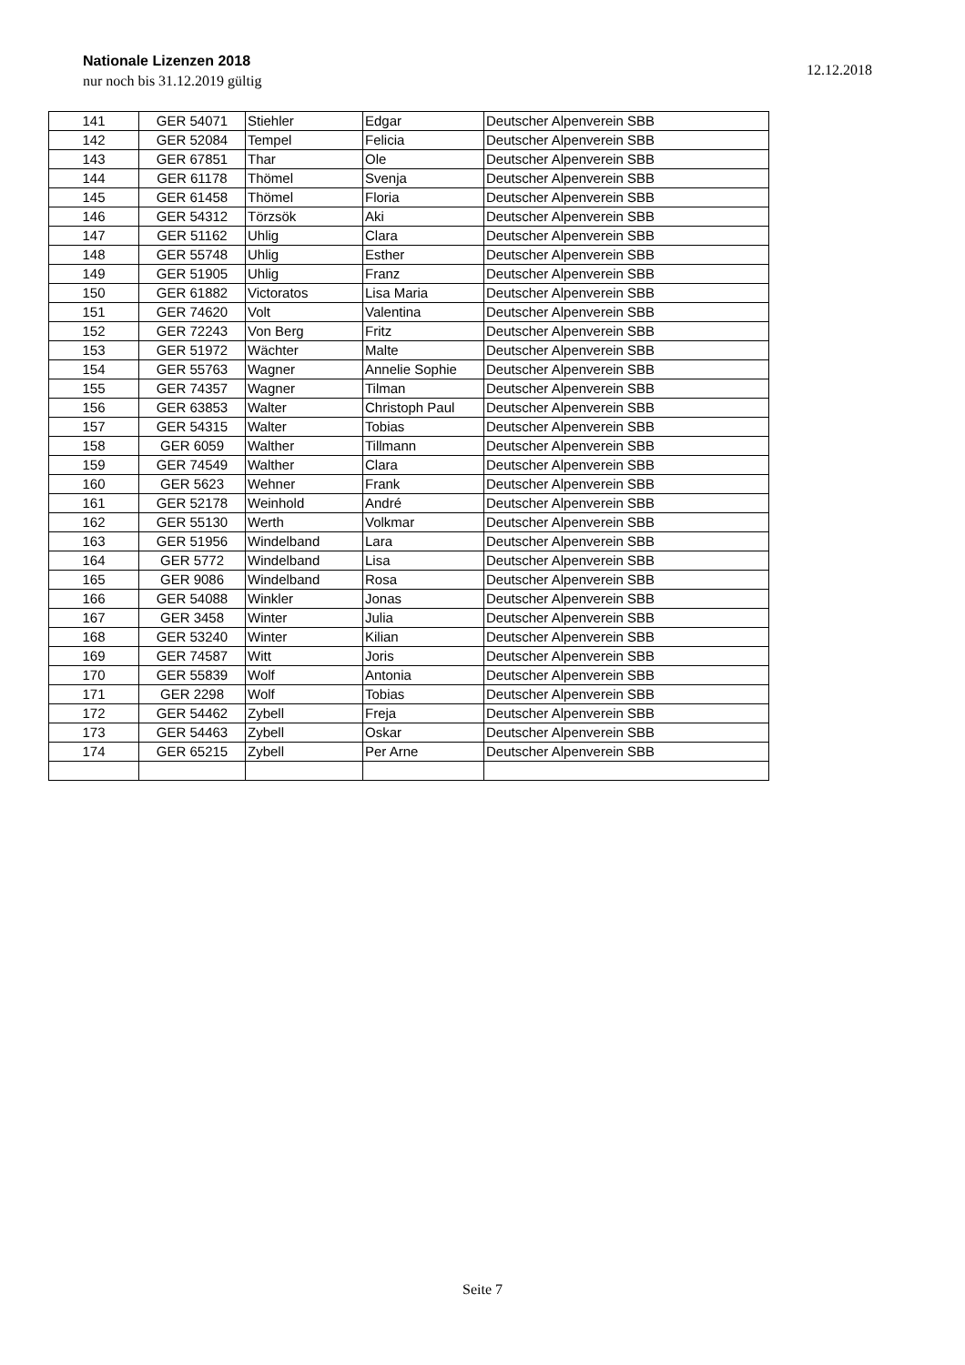Nationale Lizenzen 2018
nur noch bis 31.12.2019 gültig
12.12.2018
| 141 | GER 54071 | Stiehler | Edgar | Deutscher Alpenverein SBB |
| 142 | GER 52084 | Tempel | Felicia | Deutscher Alpenverein SBB |
| 143 | GER 67851 | Thar | Ole | Deutscher Alpenverein SBB |
| 144 | GER 61178 | Thömel | Svenja | Deutscher Alpenverein SBB |
| 145 | GER 61458 | Thömel | Floria | Deutscher Alpenverein SBB |
| 146 | GER 54312 | Törzsök | Aki | Deutscher Alpenverein SBB |
| 147 | GER 51162 | Uhlig | Clara | Deutscher Alpenverein SBB |
| 148 | GER 55748 | Uhlig | Esther | Deutscher Alpenverein SBB |
| 149 | GER 51905 | Uhlig | Franz | Deutscher Alpenverein SBB |
| 150 | GER 61882 | Victoratos | Lisa Maria | Deutscher Alpenverein SBB |
| 151 | GER 74620 | Volt | Valentina | Deutscher Alpenverein SBB |
| 152 | GER 72243 | Von Berg | Fritz | Deutscher Alpenverein SBB |
| 153 | GER 51972 | Wächter | Malte | Deutscher Alpenverein SBB |
| 154 | GER 55763 | Wagner | Annelie Sophie | Deutscher Alpenverein SBB |
| 155 | GER 74357 | Wagner | Tilman | Deutscher Alpenverein SBB |
| 156 | GER 63853 | Walter | Christoph Paul | Deutscher Alpenverein SBB |
| 157 | GER 54315 | Walter | Tobias | Deutscher Alpenverein SBB |
| 158 | GER 6059 | Walther | Tillmann | Deutscher Alpenverein SBB |
| 159 | GER 74549 | Walther | Clara | Deutscher Alpenverein SBB |
| 160 | GER 5623 | Wehner | Frank | Deutscher Alpenverein SBB |
| 161 | GER 52178 | Weinhold | André | Deutscher Alpenverein SBB |
| 162 | GER 55130 | Werth | Volkmar | Deutscher Alpenverein SBB |
| 163 | GER 51956 | Windelband | Lara | Deutscher Alpenverein SBB |
| 164 | GER 5772 | Windelband | Lisa | Deutscher Alpenverein SBB |
| 165 | GER 9086 | Windelband | Rosa | Deutscher Alpenverein SBB |
| 166 | GER 54088 | Winkler | Jonas | Deutscher Alpenverein SBB |
| 167 | GER 3458 | Winter | Julia | Deutscher Alpenverein SBB |
| 168 | GER 53240 | Winter | Kilian | Deutscher Alpenverein SBB |
| 169 | GER 74587 | Witt | Joris | Deutscher Alpenverein SBB |
| 170 | GER 55839 | Wolf | Antonia | Deutscher Alpenverein SBB |
| 171 | GER 2298 | Wolf | Tobias | Deutscher Alpenverein SBB |
| 172 | GER 54462 | Zybell | Freja | Deutscher Alpenverein SBB |
| 173 | GER 54463 | Zybell | Oskar | Deutscher Alpenverein SBB |
| 174 | GER 65215 | Zybell | Per Arne | Deutscher Alpenverein SBB |
Seite 7